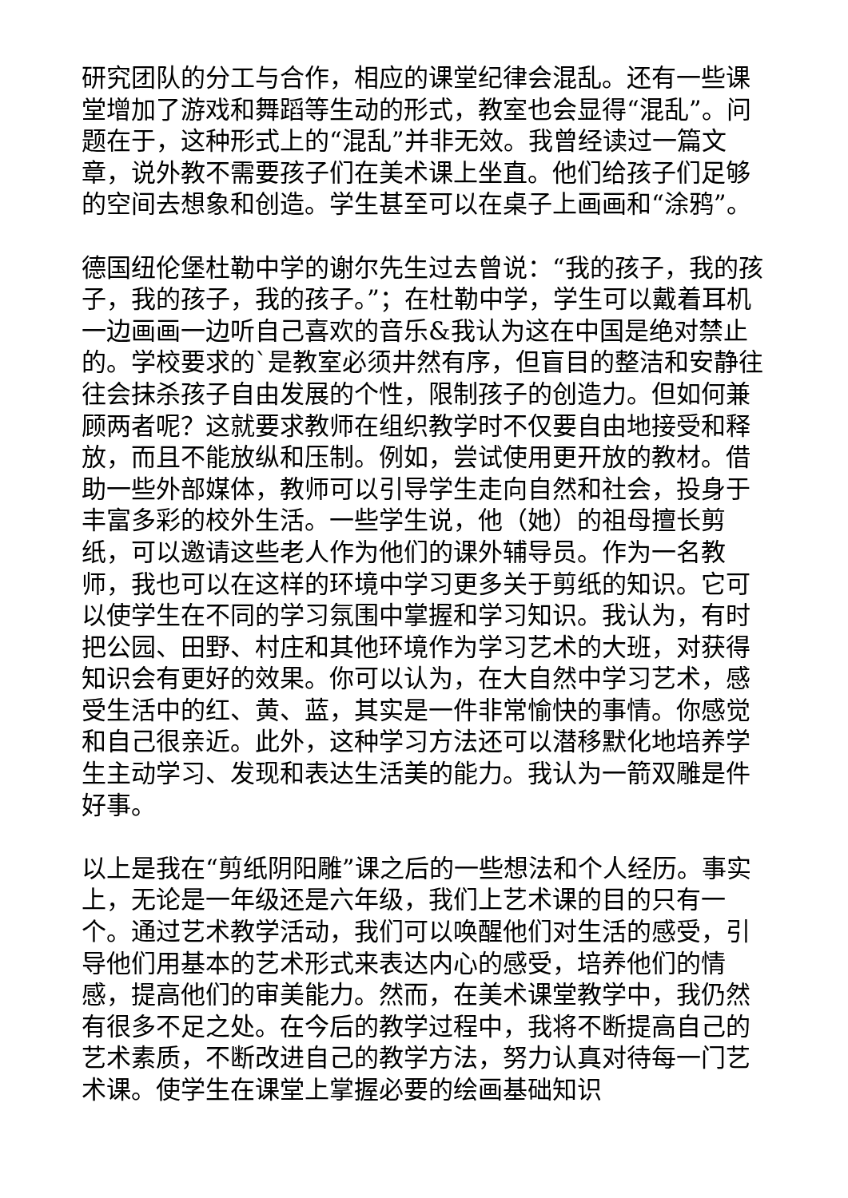研究团队的分工与合作，相应的课堂纪律会混乱。还有一些课堂增加了游戏和舞蹈等生动的形式，教室也会显得“混乱”。问题在于，这种形式上的“混乱”并非无效。我曾经读过一篇文章，说外教不需要孩子们在美术课上坐直。他们给孩子们足够的空间去想象和创造。学生甚至可以在桌子上画画和“涂鸦”。
德国纽伦堡杜勒中学的谢尔先生过去曾说：“我的孩子，我的孩子，我的孩子，我的孩子。”；在杜勒中学，学生可以戴着耳机一边画画一边听自己喜欢的音乐&我认为这在中国是绝对禁止的。学校要求的`是教室必须井然有序，但盲目的整洁和安静往往会抹杀孩子自由发展的个性，限制孩子的创造力。但如何兼顾两者呢？这就要求教师在组织教学时不仅要自由地接受和释放，而且不能放纵和压制。例如，尝试使用更开放的教材。借助一些外部媒体，教师可以引导学生走向自然和社会，投身于丰富多彩的校外生活。一些学生说，他（她）的祖母擅长剪纸，可以邀请这些老人作为他们的课外辅导员。作为一名教师，我也可以在这样的环境中学习更多关于剪纸的知识。它可以使学生在不同的学习氛围中掌握和学习知识。我认为，有时把公园、田野、村庄和其他环境作为学习艺术的大班，对获得知识会有更好的效果。你可以认为，在大自然中学习艺术，感受生活中的红、黄、蓝，其实是一件非常愉快的事情。你感觉和自己很亲近。此外，这种学习方法还可以潜移默化地培养学生主动学习、发现和表达生活美的能力。我认为一箭双雕是件好事。
以上是我在“剪纸阴阳雕”课之后的一些想法和个人经历。事实上，无论是一年级还是六年级，我们上艺术课的目的只有一个。通过艺术教学活动，我们可以唤醒他们对生活的感受，引导他们用基本的艺术形式来表达内心的感受，培养他们的情感，提高他们的审美能力。然而，在美术课堂教学中，我仍然有很多不足之处。在今后的教学过程中，我将不断提高自己的艺术素质，不断改进自己的教学方法，努力认真对待每一门艺术课。使学生在课堂上掌握必要的绘画基础知识